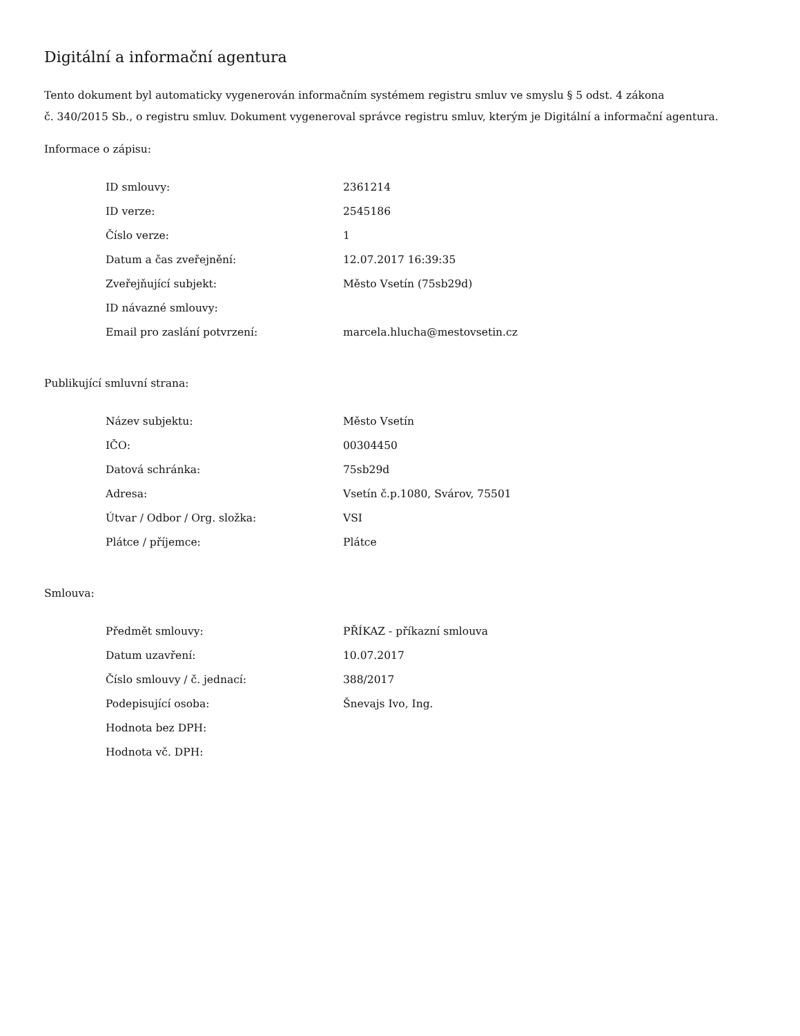Digitální a informační agentura
Tento dokument byl automaticky vygenerován informačním systémem registru smluv ve smyslu § 5 odst. 4 zákona
č. 340/2015 Sb., o registru smluv. Dokument vygeneroval správce registru smluv, kterým je Digitální a informační agentura.
Informace o zápisu:
| ID smlouvy: | 2361214 |
| ID verze: | 2545186 |
| Číslo verze: | 1 |
| Datum a čas zveřejnění: | 12.07.2017 16:39:35 |
| Zveřejňující subjekt: | Město Vsetín (75sb29d) |
| ID návazné smlouvy: | |
| Email pro zaslání potvrzení: | marcela.hlucha@mestovsetin.cz |
Publikující smluvní strana:
| Název subjektu: | Město Vsetín |
| IČO: | 00304450 |
| Datová schránka: | 75sb29d |
| Adresa: | Vsetín č.p.1080, Svárov, 75501 |
| Útvar / Odbor / Org. složka: | VSI |
| Plátce / příjemce: | Plátce |
Smlouva:
| Předmět smlouvy: | PŘÍKAZ - příkazní smlouva |
| Datum uzavření: | 10.07.2017 |
| Číslo smlouvy / č. jednací: | 388/2017 |
| Podepisující osoba: | Šnevajs Ivo, Ing. |
| Hodnota bez DPH: | |
| Hodnota vč. DPH: | |